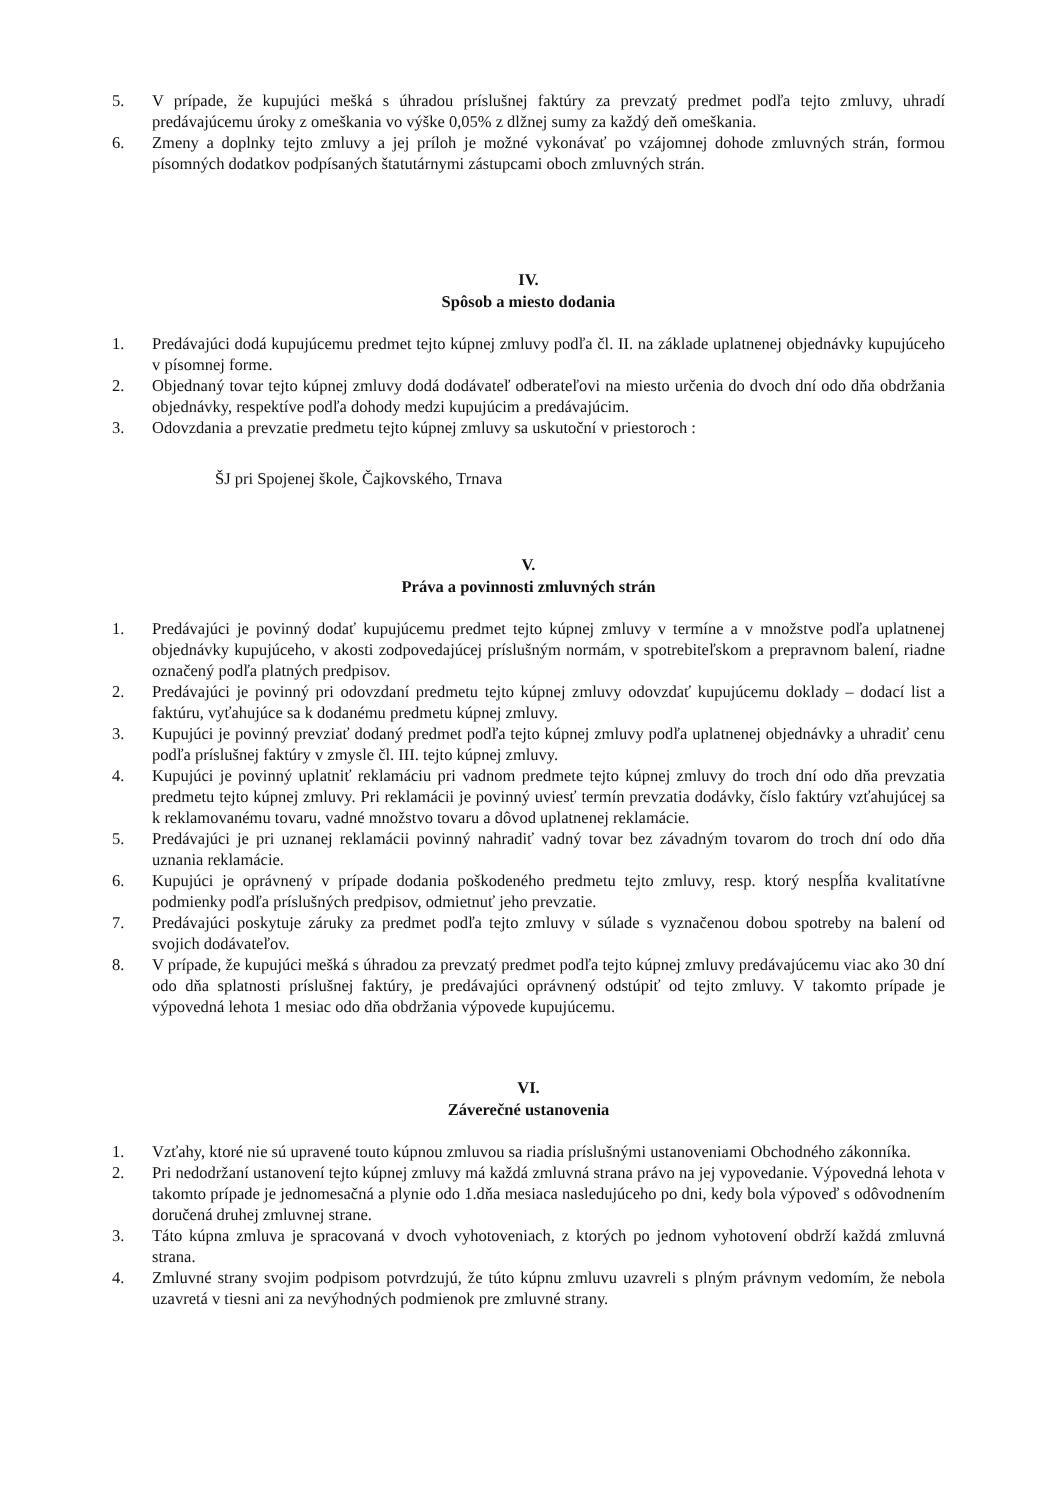5. V prípade, že kupujúci mešká s úhradou príslušnej faktúry za prevzatý predmet podľa tejto zmluvy, uhradí predávajúcemu úroky z omeškania vo výške 0,05% z dlžnej sumy za každý deň omeškania.
6. Zmeny a doplnky tejto zmluvy a jej príloh je možné vykonávať po vzájomnej dohode zmluvných strán, formou písomných dodatkov podpísaných štatutárnymi zástupcami oboch zmluvných strán.
IV.
Spôsob a miesto dodania
1. Predávajúci dodá kupujúcemu predmet tejto kúpnej zmluvy podľa čl. II. na základe uplatnenej objednávky kupujúceho v písomnej forme.
2. Objednaný tovar tejto kúpnej zmluvy dodá dodávateľ odberateľovi na miesto určenia do dvoch dní odo dňa obdržania objednávky, respektíve podľa dohody medzi kupujúcim a predávajúcim.
3. Odovzdania a prevzatie predmetu tejto kúpnej zmluvy sa uskutoční v priestoroch :
ŠJ pri Spojenej škole, Čajkovského, Trnava
V.
Práva a povinnosti zmluvných strán
1. Predávajúci je povinný dodať kupujúcemu predmet tejto kúpnej zmluvy v termíne a v množstve podľa uplatnenej objednávky kupujúceho, v akosti zodpovedajúcej príslušným normám, v spotrebiteľskom a prepravnom balení, riadne označený podľa platných predpisov.
2. Predávajúci je povinný pri odovzdaní predmetu tejto kúpnej zmluvy odovzdať kupujúcemu doklady – dodací list a faktúru, vyťahujúce sa k dodanému predmetu kúpnej zmluvy.
3. Kupujúci je povinný prevziať dodaný predmet podľa tejto kúpnej zmluvy podľa uplatnenej objednávky a uhradiť cenu podľa príslušnej faktúry v zmysle čl. III. tejto kúpnej zmluvy.
4. Kupujúci je povinný uplatniť reklamáciu pri vadnom predmete tejto kúpnej zmluvy do troch dní odo dňa prevzatia predmetu tejto kúpnej zmluvy. Pri reklamácii je povinný uviesť termín prevzatia dodávky, číslo faktúry vzťahujúcej sa k reklamovanému tovaru, vadné množstvo tovaru a dôvod uplatnenej reklamácie.
5. Predávajúci je pri uznanej reklamácii povinný nahradiť vadný tovar bez závadným tovarom do troch dní odo dňa uznania reklamácie.
6. Kupujúci je oprávnený v prípade dodania poškodeného predmetu tejto zmluvy, resp. ktorý nespĺňa kvalitatívne podmienky podľa príslušných predpisov, odmietnuť jeho prevzatie.
7. Predávajúci poskytuje záruky za predmet podľa tejto zmluvy v súlade s vyznačenou dobou spotreby na balení od svojich dodávateľov.
8. V prípade, že kupujúci mešká s úhradou za prevzatý predmet podľa tejto kúpnej zmluvy predávajúcemu viac ako 30 dní odo dňa splatnosti príslušnej faktúry, je predávajúci oprávnený odstúpiť od tejto zmluvy. V takomto prípade je výpovedná lehota 1 mesiac odo dňa obdržania výpovede kupujúcemu.
VI.
Záverečné ustanovenia
1. Vzťahy, ktoré nie sú upravené touto kúpnou zmluvou sa riadia príslušnými ustanoveniami Obchodného zákonníka.
2. Pri nedodržaní ustanovení tejto kúpnej zmluvy má každá zmluvná strana právo na jej vypovedanie. Výpovedná lehota v takomto prípade je jednomesačná a plynie odo 1.dňa mesiaca nasledujúceho po dni, kedy bola výpoveď s odôvodnením doručená druhej zmluvnej strane.
3. Táto kúpna zmluva je spracovaná v dvoch vyhotoveniach, z ktorých po jednom vyhotovení obdrží každá zmluvná strana.
4. Zmluvné strany svojim podpisom potvrdzujú, že túto kúpnu zmluvu uzavreli s plným právnym vedomím, že nebola uzavretá v tiesni ani za nevýhodných podmienok pre zmluvné strany.